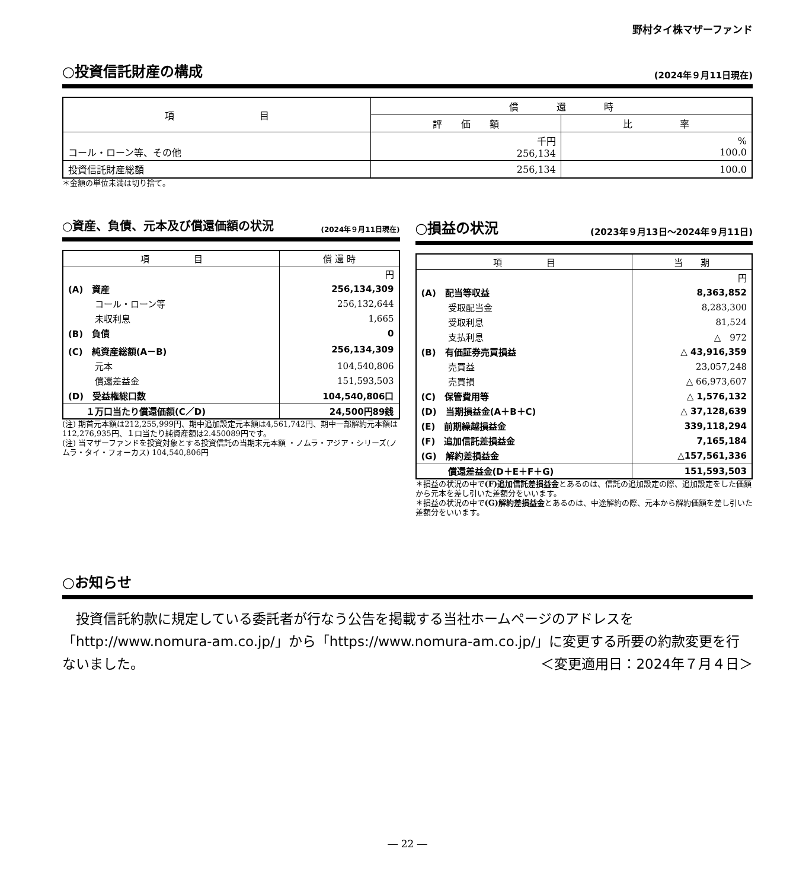野村タイ株マザーファンド
○投資信託財産の構成
(2024年９月11日現在)
| 項 目 | 償 還 時 | |
| --- | --- | --- |
| | 評 価 額 | 比 率 |
| コール・ローン等、その他 | 千円 256,134 | % 100.0 |
| 投資信託財産総額 | 256,134 | 100.0 |
＊金額の単位未満は切り捨て。
○資産、負債、元本及び償還価額の状況
(2024年９月11日現在)
| 項 目 | 償 還 時 |
| --- | --- |
| | 円 |
| (A) 資産 | 256,134,309 |
| コール・ローン等 | 256,132,644 |
| 未収利息 | 1,665 |
| (B) 負債 | 0 |
| (C) 純資産総額(A－B) | 256,134,309 |
| 元本 | 104,540,806 |
| 償還差益金 | 151,593,503 |
| (D) 受益権総口数 | 104,540,806口 |
| １万口当たり償還価額(C／D) | 24,500円89銭 |
(注) 期首元本額は212,255,999円、期中追加設定元本額は4,561,742円、期中一部解約元本額は112,276,935円、１口当たり純資産額は2.450089円です。
(注) 当マザーファンドを投資対象とする投資信託の当期末元本額 ・ノムラ・アジア・シリーズ(ノムラ・タイ・フォーカス) 104,540,806円
○損益の状況
(2023年９月13日～2024年９月11日)
| 項 目 | 当 期 |
| --- | --- |
| | 円 |
| (A) 配当等収益 | 8,363,852 |
| 受取配当金 | 8,283,300 |
| 受取利息 | 81,524 |
| 支払利息 | △ 972 |
| (B) 有価証券売買損益 | △ 43,916,359 |
| 売買益 | 23,057,248 |
| 売買損 | △ 66,973,607 |
| (C) 保管費用等 | △ 1,576,132 |
| (D) 当期損益金(A＋B＋C) | △ 37,128,639 |
| (E) 前期繰越損益金 | 339,118,294 |
| (F) 追加信託差損益金 | 7,165,184 |
| (G) 解約差損益金 | △157,561,336 |
| 償還差益金(D＋E＋F＋G) | 151,593,503 |
＊損益の状況の中で(F)追加信託差損益金とあるのは、信託の追加設定の際、追加設定をした価額から元本を差し引いた差額分をいいます。
＊損益の状況の中で(G)解約差損益金とあるのは、中途解約の際、元本から解約価額を差し引いた差額分をいいます。
○お知らせ
　投資信託約款に規定している委託者が行なう公告を掲載する当社ホームページのアドレスを「http://www.nomura-am.co.jp/」から「https://www.nomura-am.co.jp/」に変更する所要の約款変更を行ないました。 ＜変更適用日：2024年７月４日＞
― 22 ―